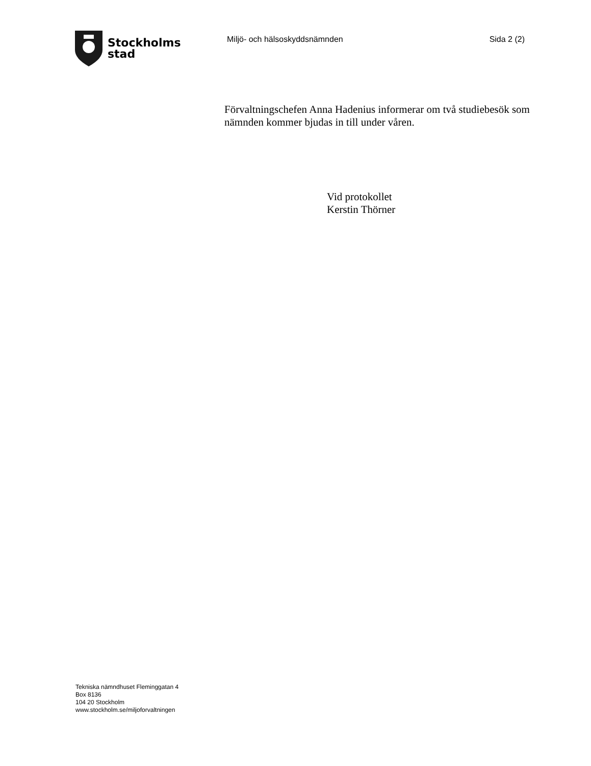Stockholms
stad
Miljö- och hälsoskyddsnämnden Sida 2 (2)
Förvaltningschefen Anna Hadenius informerar om två studiebesök som nämnden kommer bjudas in till under våren.
Vid protokollet
Kerstin Thörner
Tekniska nämndhuset Fleminggatan 4
Box 8136
104 20 Stockholm
www.stockholm.se/miljoforvaltningen